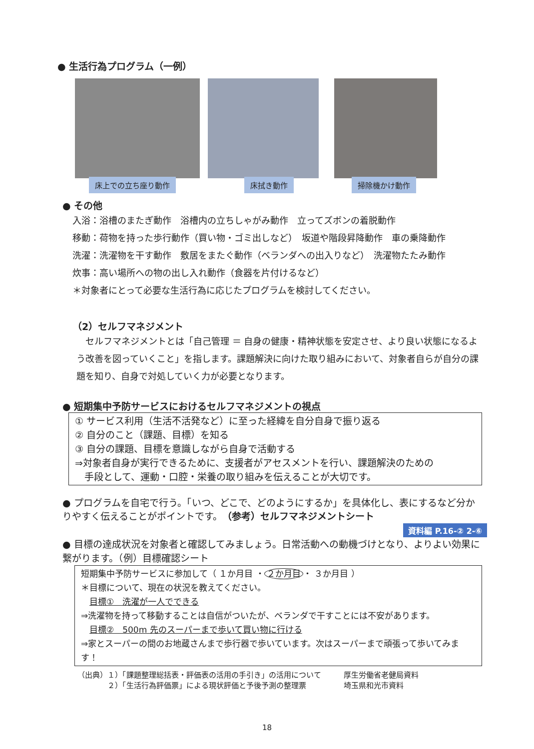● 生活行為プログラム（一例）
床上での立ち座り動作
床拭き動作
掃除機かけ動作
● その他
入浴：浴槽のまたぎ動作　浴槽内の立ちしゃがみ動作　立ってズボンの着脱動作
移動：荷物を持った歩行動作（買い物・ゴミ出しなど）　坂道や階段昇降動作　車の乗降動作
洗濯：洗濯物を干す動作　敷居をまたぐ動作（ベランダへの出入りなど）　洗濯物たたみ動作
炊事：高い場所への物の出し入れ動作（食器を片付けるなど）
＊対象者にとって必要な生活行為に応じたプログラムを検討してください。
（2）セルフマネジメント
　セルフマネジメントとは「自己管理 ＝ 自身の健康・精神状態を安定させ、より良い状態になるよう改善を図っていくこと」を指します。課題解決に向けた取り組みにおいて、対象者自らが自分の課題を知り、自身で対処していく力が必要となります。
● 短期集中予防サービスにおけるセルフマネジメントの視点
① サービス利用（生活不活発など）に至った経緯を自分自身で振り返る
② 自分のこと（課題、目標）を知る
③ 自分の課題、目標を意識しながら自身で活動する
⇒対象者自身が実行できるために、支援者がアセスメントを行い、課題解決のための
　手段として、運動・口腔・栄養の取り組みを伝えることが大切です。
● プログラムを自宅で行う。「いつ、どこで、どのようにするか」を具体化し、表にするなど分かりやすく伝えることがポイントです。（参考）セルフマネジメントシート
資料編 P.16-② 2-⑥
● 目標の達成状況を対象者と確認してみましょう。日常活動への動機づけとなり、よりよい効果に繋がります。（例）目標確認シート
短期集中予防サービスに参加して（ １か月目 ・ ２か月目 ・ ３か月目 ）
＊目標について、現在の状況を教えてください。
　目標①　洗濯が一人でできる
⇒洗濯物を持って移動することは自信がついたが、ベランダで干すことには不安があります。
　目標②　500m 先のスーパーまで歩いて買い物に行ける
⇒家とスーパーの間のお地蔵さんまで歩行器で歩いています。次はスーパーまで頑張って歩いてみます！
（出典）１）「課題整理総括表・評価表の活用の手引き」の活用について　　　厚生労働省老健局資料
　　　　２）「生活行為評価票」による現状評価と予後予測の整理票　　　　　埼玉県和光市資料
18